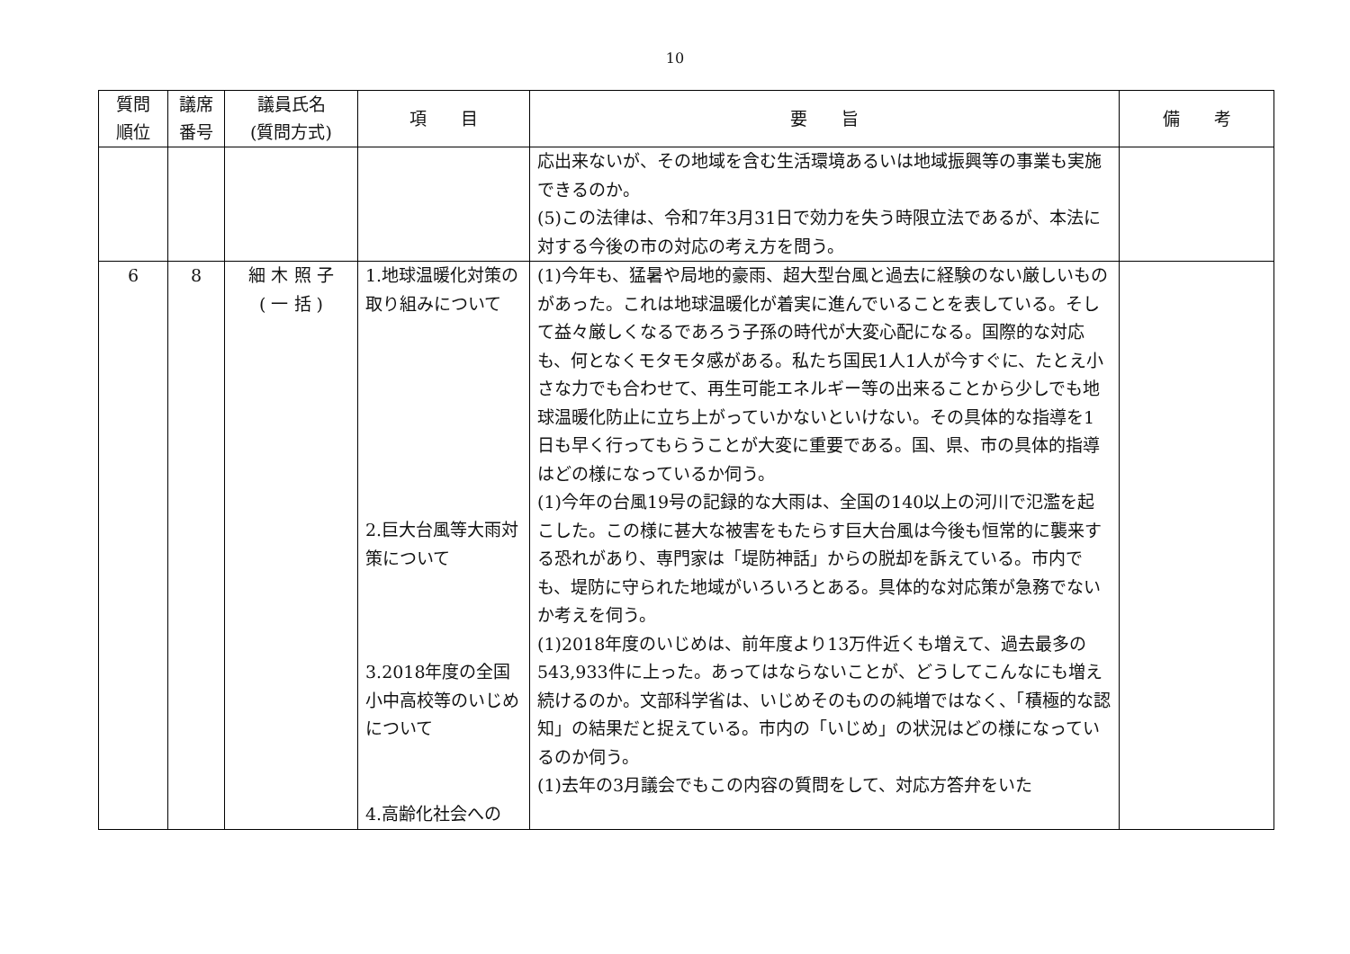10
| 質問 順位 | 議席 番号 | 議員氏名 (質問方式) | 項 目 | 要 旨 | 備 考 |
| --- | --- | --- | --- | --- | --- |
| | | | | 応出来ないが、その地域を含む生活環境あるいは地域振興等の事業も実施できるのか。 (5)この法律は、令和7年3月31日で効力を失う時限立法であるが、本法に対する今後の市の対応の考え方を問う。 | |
| 6 | 8 | 細 木 照 子 ( 一 括 ) | 1.地球温暖化対策の取り組みについて 2.巨大台風等大雨対策について 3.2018年度の全国小中高校等のいじめについて 4.高齢化社会への | (1)今年も、猛暑や局地的豪雨、超大型台風と過去に経験のない厳しいものがあった。これは地球温暖化が着実に進んでいることを表している。そして益々厳しくなるであろう子孫の時代が大変心配になる。国際的な対応も、何となくモタモタ感がある。私たち国民1人1人が今すぐに、たとえ小さな力でも合わせて、再生可能エネルギー等の出来ることから少しでも地球温暖化防止に立ち上がっていかないといけない。その具体的な指導を1日も早く行ってもらうことが大変に重要である。国、県、市の具体的指導はどの様になっているか伺う。 (1)今年の台風19号の記録的な大雨は、全国の140以上の河川で氾濫を起こした。この様に甚大な被害をもたらす巨大台風は今後も恒常的に襲来する恐れがあり、専門家は「堤防神話」からの脱却を訴えている。市内でも、堤防に守られた地域がいろいろとある。具体的な対応策が急務でないか考えを伺う。 (1)2018年度のいじめは、前年度より13万件近くも増えて、過去最多の543,933件に上った。あってはならないことが、どうしてこんなにも増え続けるのか。文部科学省は、いじめそのものの純増ではなく、「積極的な認知」の結果だと捉えている。市内の「いじめ」の状況はどの様になっているのか伺う。 (1)去年の3月議会でもこの内容の質問をして、対応方答弁をいた | |